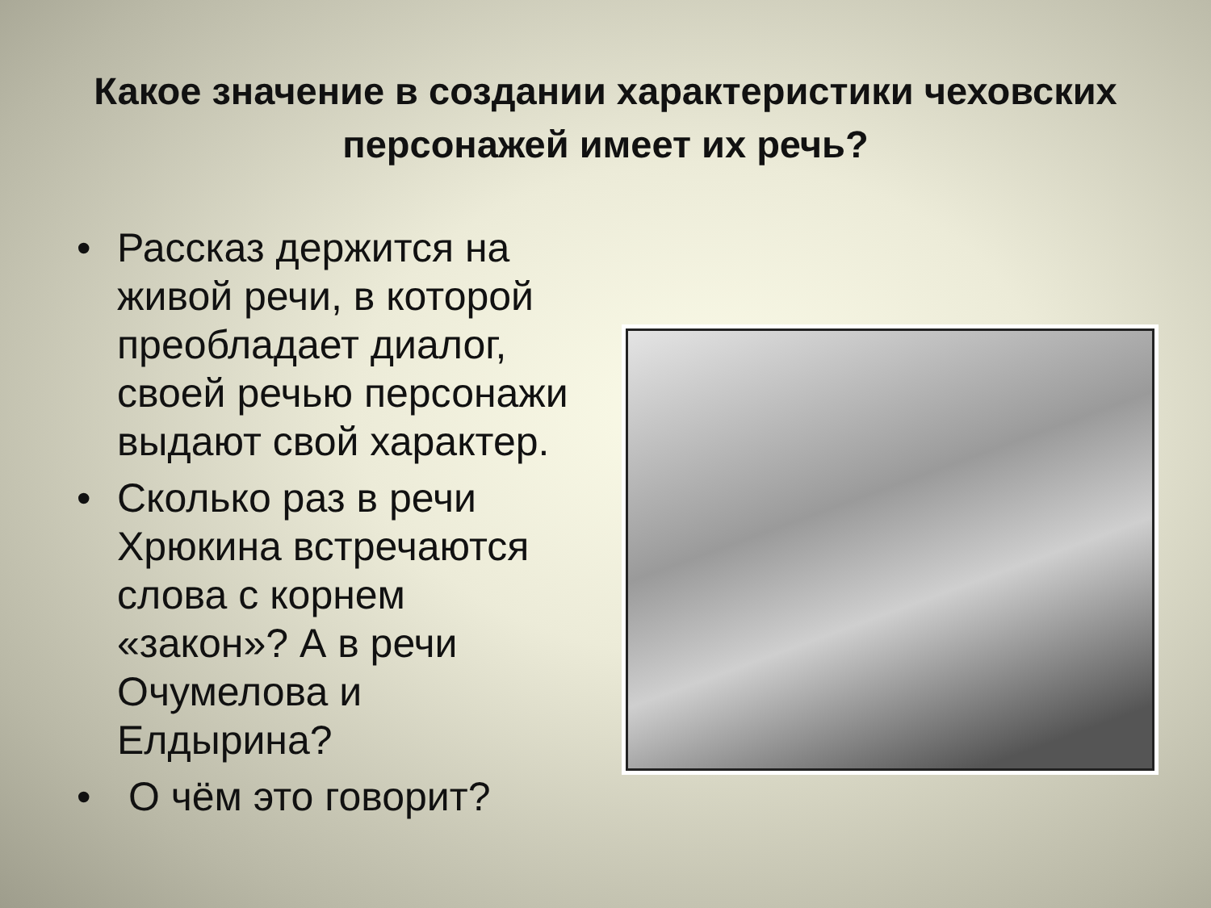Какое значение в создании характеристики чеховских персонажей имеет их речь?
• Рассказ держится на живой речи, в которой преобладает диалог, своей речью персонажи выдают свой характер.
• Сколько раз в речи Хрюкина встречаются слова с корнем «закон»? А в речи Очумелова и Елдырина?
• О чём это говорит?